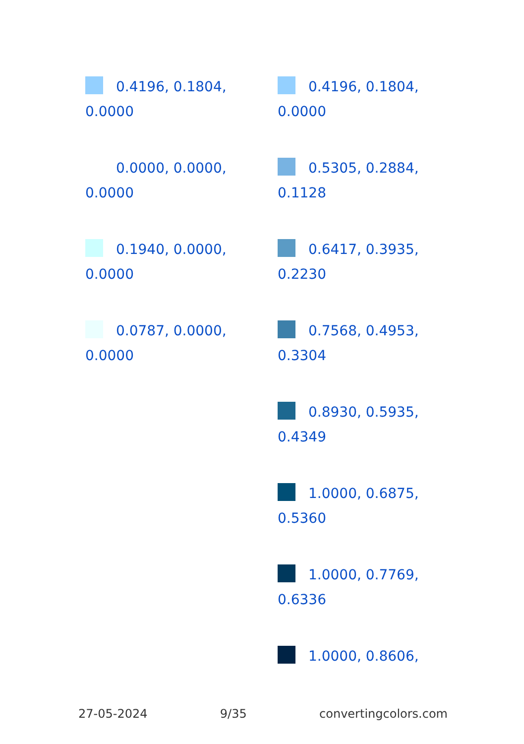0.4196, 0.1804, 0.0000
0.0000, 0.0000, 0.0000
0.1940, 0.0000, 0.0000
0.0787, 0.0000, 0.0000
0.4196, 0.1804, 0.0000
0.5305, 0.2884, 0.1128
0.6417, 0.3935, 0.2230
0.7568, 0.4953, 0.3304
0.8930, 0.5935, 0.4349
1.0000, 0.6875, 0.5360
1.0000, 0.7769, 0.6336
1.0000, 0.8606,
27-05-2024 9/35 convertingcolors.com